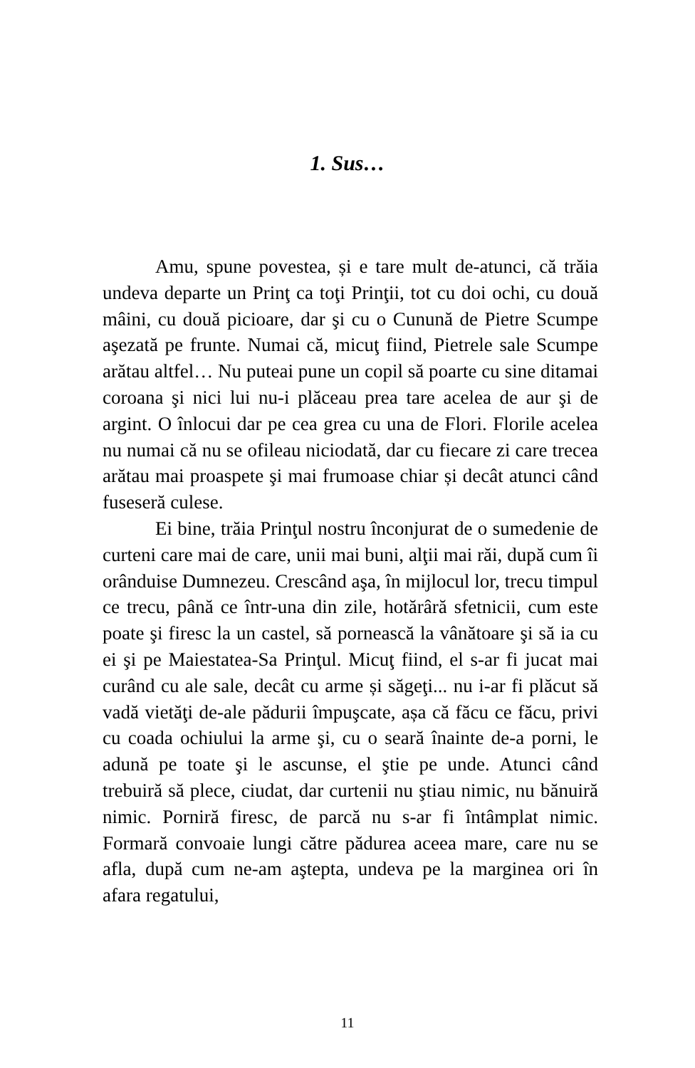1. Sus…
Amu, spune povestea, și e tare mult de-atunci, că trăia undeva departe un Prinţ ca toţi Prinţii, tot cu doi ochi, cu două mâini, cu două picioare, dar şi cu o Cunună de Pietre Scumpe aşezată pe frunte. Numai că, micuţ fiind, Pietrele sale Scumpe arătau altfel… Nu puteai pune un copil să poarte cu sine ditamai coroana şi nici lui nu-i plăceau prea tare acelea de aur şi de argint. O înlocui dar pe cea grea cu una de Flori. Florile acelea nu numai că nu se ofileau niciodată, dar cu fiecare zi care trecea arătau mai proaspete şi mai frumoase chiar și decât atunci când fuseseră culese.
Ei bine, trăia Prinţul nostru înconjurat de o sumedenie de curteni care mai de care, unii mai buni, alţii mai răi, după cum îi orânduise Dumnezeu. Crescând aşa, în mijlocul lor, trecu timpul ce trecu, până ce într-una din zile, hotărâră sfetnicii, cum este poate şi firesc la un castel, să pornească la vânătoare şi să ia cu ei şi pe Maiestatea-Sa Prinţul. Micuţ fiind, el s-ar fi jucat mai curând cu ale sale, decât cu arme și săgeţi... nu i-ar fi plăcut să vadă vietăţi de-ale pădurii împuşcate, așa că făcu ce făcu, privi cu coada ochiului la arme şi, cu o seară înainte de-a porni, le adună pe toate şi le ascunse, el ştie pe unde. Atunci când trebuiră să plece, ciudat, dar curtenii nu ştiau nimic, nu bănuiră nimic. Porniră firesc, de parcă nu s-ar fi întâmplat nimic. Formară convoaie lungi către pădurea aceea mare, care nu se afla, după cum ne-am aştepta, undeva pe la marginea ori în afara regatului,
11